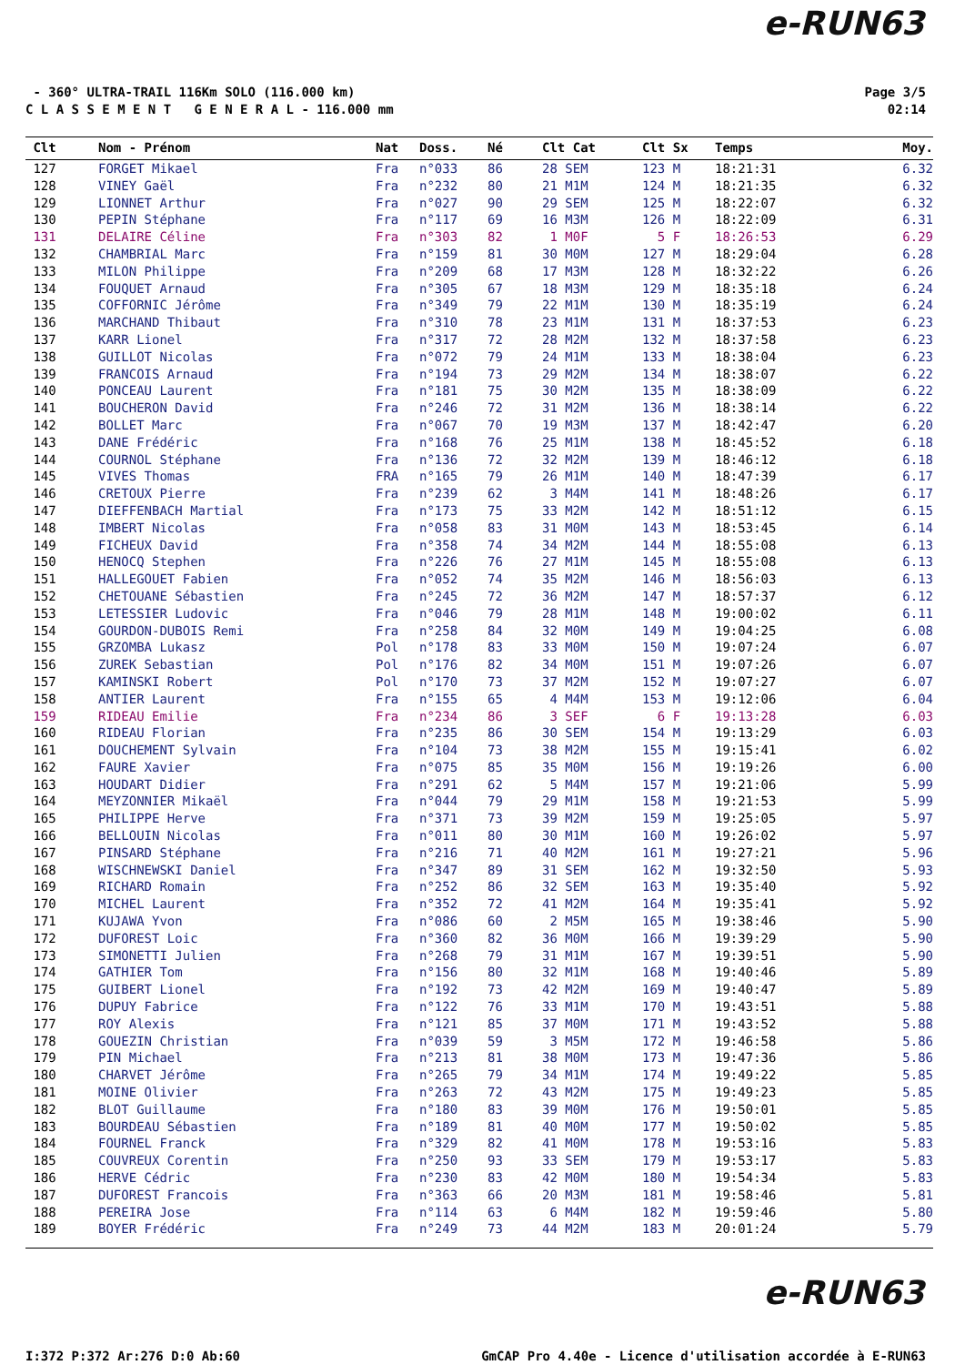e-RUN63
- 360° ULTRA-TRAIL 116Km SOLO (116.000 km) Page 3/5
C L A S S E M E N T G E N E R A L - 116.000 mm 02:14
| Clt | Nom - Prénom | Nat | Doss. | Né | Clt Cat | Clt Sx | Temps | Moy. |
| --- | --- | --- | --- | --- | --- | --- | --- | --- |
| 127 | FORGET Mikael | Fra | n°033 | 86 | 28 SEM | 123 M | 18:21:31 | 6.32 |
| 128 | VINEY Gaël | Fra | n°232 | 80 | 21 M1M | 124 M | 18:21:35 | 6.32 |
| 129 | LIONNET Arthur | Fra | n°027 | 90 | 29 SEM | 125 M | 18:22:07 | 6.32 |
| 130 | PEPIN Stéphane | Fra | n°117 | 69 | 16 M3M | 126 M | 18:22:09 | 6.31 |
| 131 | DELAIRE Céline | Fra | n°303 | 82 | 1 M0F | 5 F | 18:26:53 | 6.29 |
| 132 | CHAMBRIAL Marc | Fra | n°159 | 81 | 30 M0M | 127 M | 18:29:04 | 6.28 |
| 133 | MILON Philippe | Fra | n°209 | 68 | 17 M3M | 128 M | 18:32:22 | 6.26 |
| 134 | FOUQUET Arnaud | Fra | n°305 | 67 | 18 M3M | 129 M | 18:35:18 | 6.24 |
| 135 | COFFORNIC Jérôme | Fra | n°349 | 79 | 22 M1M | 130 M | 18:35:19 | 6.24 |
| 136 | MARCHAND Thibaut | Fra | n°310 | 78 | 23 M1M | 131 M | 18:37:53 | 6.23 |
| 137 | KARR Lionel | Fra | n°317 | 72 | 28 M2M | 132 M | 18:37:58 | 6.23 |
| 138 | GUILLOT Nicolas | Fra | n°072 | 79 | 24 M1M | 133 M | 18:38:04 | 6.23 |
| 139 | FRANCOIS Arnaud | Fra | n°194 | 73 | 29 M2M | 134 M | 18:38:07 | 6.22 |
| 140 | PONCEAU Laurent | Fra | n°181 | 75 | 30 M2M | 135 M | 18:38:09 | 6.22 |
| 141 | BOUCHERON David | Fra | n°246 | 72 | 31 M2M | 136 M | 18:38:14 | 6.22 |
| 142 | BOLLET Marc | Fra | n°067 | 70 | 19 M3M | 137 M | 18:42:47 | 6.20 |
| 143 | DANE Frédéric | Fra | n°168 | 76 | 25 M1M | 138 M | 18:45:52 | 6.18 |
| 144 | COURNOL Stéphane | Fra | n°136 | 72 | 32 M2M | 139 M | 18:46:12 | 6.18 |
| 145 | VIVES Thomas | FRA | n°165 | 79 | 26 M1M | 140 M | 18:47:39 | 6.17 |
| 146 | CRETOUX Pierre | Fra | n°239 | 62 | 3 M4M | 141 M | 18:48:26 | 6.17 |
| 147 | DIEFFENBACH Martial | Fra | n°173 | 75 | 33 M2M | 142 M | 18:51:12 | 6.15 |
| 148 | IMBERT Nicolas | Fra | n°058 | 83 | 31 M0M | 143 M | 18:53:45 | 6.14 |
| 149 | FICHEUX David | Fra | n°358 | 74 | 34 M2M | 144 M | 18:55:08 | 6.13 |
| 150 | HENOCQ Stephen | Fra | n°226 | 76 | 27 M1M | 145 M | 18:55:08 | 6.13 |
| 151 | HALLEGOUET Fabien | Fra | n°052 | 74 | 35 M2M | 146 M | 18:56:03 | 6.13 |
| 152 | CHETOUANE Sébastien | Fra | n°245 | 72 | 36 M2M | 147 M | 18:57:37 | 6.12 |
| 153 | LETESSIER Ludovic | Fra | n°046 | 79 | 28 M1M | 148 M | 19:00:02 | 6.11 |
| 154 | GOURDON-DUBOIS Remi | Fra | n°258 | 84 | 32 M0M | 149 M | 19:04:25 | 6.08 |
| 155 | GRZOMBA Lukasz | Pol | n°178 | 83 | 33 M0M | 150 M | 19:07:24 | 6.07 |
| 156 | ZUREK Sebastian | Pol | n°176 | 82 | 34 M0M | 151 M | 19:07:26 | 6.07 |
| 157 | KAMINSKI Robert | Pol | n°170 | 73 | 37 M2M | 152 M | 19:07:27 | 6.07 |
| 158 | ANTIER Laurent | Fra | n°155 | 65 | 4 M4M | 153 M | 19:12:06 | 6.04 |
| 159 | RIDEAU Emilie | Fra | n°234 | 86 | 3 SEF | 6 F | 19:13:28 | 6.03 |
| 160 | RIDEAU Florian | Fra | n°235 | 86 | 30 SEM | 154 M | 19:13:29 | 6.03 |
| 161 | DOUCHEMENT Sylvain | Fra | n°104 | 73 | 38 M2M | 155 M | 19:15:41 | 6.02 |
| 162 | FAURE Xavier | Fra | n°075 | 85 | 35 M0M | 156 M | 19:19:26 | 6.00 |
| 163 | HOUDART Didier | Fra | n°291 | 62 | 5 M4M | 157 M | 19:21:06 | 5.99 |
| 164 | MEYZONNIER Mikaël | Fra | n°044 | 79 | 29 M1M | 158 M | 19:21:53 | 5.99 |
| 165 | PHILIPPE Herve | Fra | n°371 | 73 | 39 M2M | 159 M | 19:25:05 | 5.97 |
| 166 | BELLOUIN Nicolas | Fra | n°011 | 80 | 30 M1M | 160 M | 19:26:02 | 5.97 |
| 167 | PINSARD Stéphane | Fra | n°216 | 71 | 40 M2M | 161 M | 19:27:21 | 5.96 |
| 168 | WISCHNEWSKI Daniel | Fra | n°347 | 89 | 31 SEM | 162 M | 19:32:50 | 5.93 |
| 169 | RICHARD Romain | Fra | n°252 | 86 | 32 SEM | 163 M | 19:35:40 | 5.92 |
| 170 | MICHEL Laurent | Fra | n°352 | 72 | 41 M2M | 164 M | 19:35:41 | 5.92 |
| 171 | KUJAWA Yvon | Fra | n°086 | 60 | 2 M5M | 165 M | 19:38:46 | 5.90 |
| 172 | DUFOREST Loic | Fra | n°360 | 82 | 36 M0M | 166 M | 19:39:29 | 5.90 |
| 173 | SIMONETTI Julien | Fra | n°268 | 79 | 31 M1M | 167 M | 19:39:51 | 5.90 |
| 174 | GATHIER Tom | Fra | n°156 | 80 | 32 M1M | 168 M | 19:40:46 | 5.89 |
| 175 | GUIBERT Lionel | Fra | n°192 | 73 | 42 M2M | 169 M | 19:40:47 | 5.89 |
| 176 | DUPUY Fabrice | Fra | n°122 | 76 | 33 M1M | 170 M | 19:43:51 | 5.88 |
| 177 | ROY Alexis | Fra | n°121 | 85 | 37 M0M | 171 M | 19:43:52 | 5.88 |
| 178 | GOUEZIN Christian | Fra | n°039 | 59 | 3 M5M | 172 M | 19:46:58 | 5.86 |
| 179 | PIN Michael | Fra | n°213 | 81 | 38 M0M | 173 M | 19:47:36 | 5.86 |
| 180 | CHARVET Jérôme | Fra | n°265 | 79 | 34 M1M | 174 M | 19:49:22 | 5.85 |
| 181 | MOINE Olivier | Fra | n°263 | 72 | 43 M2M | 175 M | 19:49:23 | 5.85 |
| 182 | BLOT Guillaume | Fra | n°180 | 83 | 39 M0M | 176 M | 19:50:01 | 5.85 |
| 183 | BOURDEAU Sébastien | Fra | n°189 | 81 | 40 M0M | 177 M | 19:50:02 | 5.85 |
| 184 | FOURNEL Franck | Fra | n°329 | 82 | 41 M0M | 178 M | 19:53:16 | 5.83 |
| 185 | COUVREUX Corentin | Fra | n°250 | 93 | 33 SEM | 179 M | 19:53:17 | 5.83 |
| 186 | HERVE Cédric | Fra | n°230 | 83 | 42 M0M | 180 M | 19:54:34 | 5.83 |
| 187 | DUFOREST Francois | Fra | n°363 | 66 | 20 M3M | 181 M | 19:58:46 | 5.81 |
| 188 | PEREIRA Jose | Fra | n°114 | 63 | 6 M4M | 182 M | 19:59:46 | 5.80 |
| 189 | BOYER Frédéric | Fra | n°249 | 73 | 44 M2M | 183 M | 20:01:24 | 5.79 |
e-RUN63
I:372 P:372 Ar:276 D:0 Ab:60 GmCAP Pro 4.40e - Licence d'utilisation accordée à E-RUN63